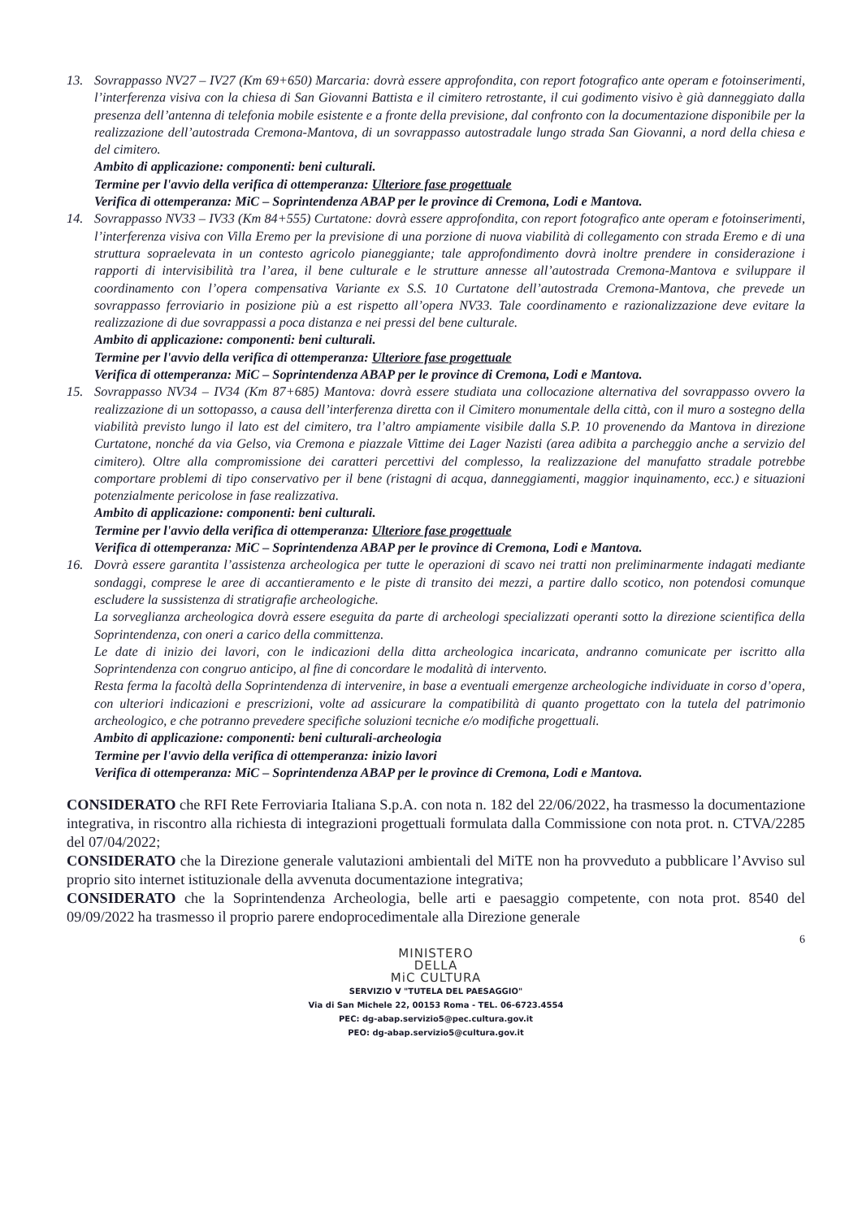13. Sovrappasso NV27 – IV27 (Km 69+650) Marcaria: dovrà essere approfondita, con report fotografico ante operam e fotoinserimenti, l’interferenza visiva con la chiesa di San Giovanni Battista e il cimitero retrostante, il cui godimento visivo è già danneggiato dalla presenza dell’antenna di telefonia mobile esistente e a fronte della previsione, dal confronto con la documentazione disponibile per la realizzazione dell’autostrada Cremona-Mantova, di un sovrappasso autostradale lungo strada San Giovanni, a nord della chiesa e del cimitero.
Ambito di applicazione: componenti: beni culturali.
Termine per l'avvio della verifica di ottemperanza: Ulteriore fase progettuale
Verifica di ottemperanza: MiC – Soprintendenza ABAP per le province di Cremona, Lodi e Mantova.
14. Sovrappasso NV33 – IV33 (Km 84+555) Curtatone: dovrà essere approfondita, con report fotografico ante operam e fotoinserimenti, l’interferenza visiva con Villa Eremo per la previsione di una porzione di nuova viabilità di collegamento con strada Eremo e di una struttura sopraelevata in un contesto agricolo pianeggiante; tale approfondimento dovrà inoltre prendere in considerazione i rapporti di intervisibilità tra l’area, il bene culturale e le strutture annesse all’autostrada Cremona-Mantova e sviluppare il coordinamento con l’opera compensativa Variante ex S.S. 10 Curtatone dell’autostrada Cremona-Mantova, che prevede un sovrappasso ferroviario in posizione più a est rispetto all’opera NV33. Tale coordinamento e razionalizzazione deve evitare la realizzazione di due sovrappassi a poca distanza e nei pressi del bene culturale.
Ambito di applicazione: componenti: beni culturali.
Termine per l'avvio della verifica di ottemperanza: Ulteriore fase progettuale
Verifica di ottemperanza: MiC – Soprintendenza ABAP per le province di Cremona, Lodi e Mantova.
15. Sovrappasso NV34 – IV34 (Km 87+685) Mantova: dovrà essere studiata una collocazione alternativa del sovrappasso ovvero la realizzazione di un sottopasso, a causa dell’interferenza diretta con il Cimitero monumentale della città, con il muro a sostegno della viabilità previsto lungo il lato est del cimitero, tra l’altro ampiamente visibile dalla S.P. 10 provenendo da Mantova in direzione Curtatone, nonché da via Gelso, via Cremona e piazzale Vittime dei Lager Nazisti (area adibita a parcheggio anche a servizio del cimitero). Oltre alla compromissione dei caratteri percettivi del complesso, la realizzazione del manufatto stradale potrebbe comportare problemi di tipo conservativo per il bene (ristagni di acqua, danneggiamenti, maggior inquinamento, ecc.) e situazioni potenzialmente pericolose in fase realizzativa.
Ambito di applicazione: componenti: beni culturali.
Termine per l'avvio della verifica di ottemperanza: Ulteriore fase progettuale
Verifica di ottemperanza: MiC – Soprintendenza ABAP per le province di Cremona, Lodi e Mantova.
16. Dovrà essere garantita l’assistenza archeologica per tutte le operazioni di scavo nei tratti non preliminarmente indagati mediante sondaggi, comprese le aree di accantieramento e le piste di transito dei mezzi, a partire dallo scotico, non potendosi comunque escludere la sussistenza di stratigrafie archeologiche.
La sorveglianza archeologica dovrà essere eseguita da parte di archeologi specializzati operanti sotto la direzione scientifica della Soprintendenza, con oneri a carico della committenza.
Le date di inizio dei lavori, con le indicazioni della ditta archeologica incaricata, andranno comunicate per iscritto alla Soprintendenza con congruo anticipo, al fine di concordare le modalità di intervento.
Resta ferma la facoltà della Soprintendenza di intervenire, in base a eventuali emergenze archeologiche individuate in corso d’opera, con ulteriori indicazioni e prescrizioni, volte ad assicurare la compatibilità di quanto progettato con la tutela del patrimonio archeologico, e che potranno prevedere specifiche soluzioni tecniche e/o modifiche progettuali.
Ambito di applicazione: componenti: beni culturali-archeologia
Termine per l'avvio della verifica di ottemperanza: inizio lavori
Verifica di ottemperanza: MiC – Soprintendenza ABAP per le province di Cremona, Lodi e Mantova.
CONSIDERATO che RFI Rete Ferroviaria Italiana S.p.A. con nota n. 182 del 22/06/2022, ha trasmesso la documentazione integrativa, in riscontro alla richiesta di integrazioni progettuali formulata dalla Commissione con nota prot. n. CTVA/2285 del 07/04/2022;
CONSIDERATO che la Direzione generale valutazioni ambientali del MiTE non ha provveduto a pubblicare l’Avviso sul proprio sito internet istituzionale della avvenuta documentazione integrativa;
CONSIDERATO che la Soprintendenza Archeologia, belle arti e paesaggio competente, con nota prot. 8540 del 09/09/2022 ha trasmesso il proprio parere endoprocedimentale alla Direzione generale
6
MINISTERO
DELLA
MiC CULTURA
SERVIZIO V "TUTELA DEL PAESAGGIO"
Via di San Michele 22, 00153 Roma - TEL. 06-6723.4554
PEC: dg-abap.servizio5@pec.cultura.gov.it
PEO: dg-abap.servizio5@cultura.gov.it